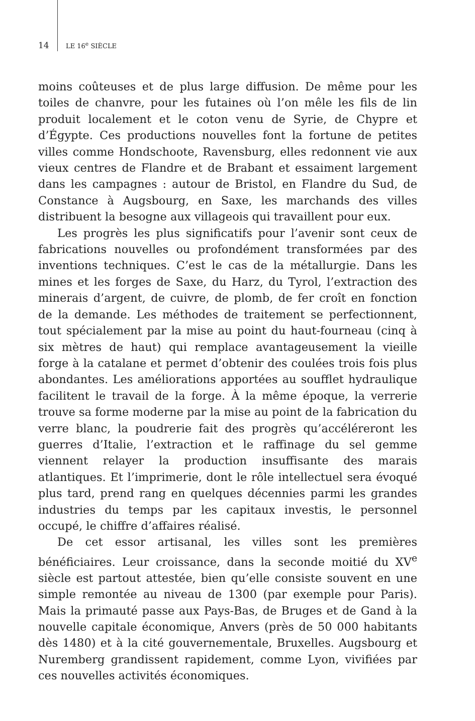14 LE 16<sup>e</sup> SIÈCLE
moins coûteuses et de plus large diffusion. De même pour les toiles de chanvre, pour les futaines où l’on mêle les fils de lin produit localement et le coton venu de Syrie, de Chypre et d’Égypte. Ces productions nouvelles font la fortune de petites villes comme Hondschoote, Ravensburg, elles redonnent vie aux vieux centres de Flandre et de Brabant et essaiment largement dans les campagnes : autour de Bristol, en Flandre du Sud, de Constance à Augsbourg, en Saxe, les marchands des villes distribuent la besogne aux villageois qui travaillent pour eux.
Les progrès les plus significatifs pour l’avenir sont ceux de fabrications nouvelles ou profondément transformées par des inventions techniques. C’est le cas de la métallurgie. Dans les mines et les forges de Saxe, du Harz, du Tyrol, l’extraction des minerais d’argent, de cuivre, de plomb, de fer croît en fonction de la demande. Les méthodes de traitement se perfectionnent, tout spécialement par la mise au point du haut-fourneau (cinq à six mètres de haut) qui remplace avantageusement la vieille forge à la catalane et permet d’obtenir des coulées trois fois plus abondantes. Les améliorations apportées au soufflet hydraulique facilitent le travail de la forge. À la même époque, la verrerie trouve sa forme moderne par la mise au point de la fabrication du verre blanc, la poudrerie fait des progrès qu’accéléreront les guerres d’Italie, l’extraction et le raffinage du sel gemme viennent relayer la production insuffisante des marais atlantiques. Et l’imprimerie, dont le rôle intellectuel sera évoqué plus tard, prend rang en quelques décennies parmi les grandes industries du temps par les capitaux investis, le personnel occupé, le chiffre d’affaires réalisé.
De cet essor artisanal, les villes sont les premières bénéficiaires. Leur croissance, dans la seconde moitié du XV<sup>e</sup> siècle est partout attestée, bien qu’elle consiste souvent en une simple remontée au niveau de 1300 (par exemple pour Paris). Mais la primauté passe aux Pays-Bas, de Bruges et de Gand à la nouvelle capitale économique, Anvers (près de 50 000 habitants dès 1480) et à la cité gouvernementale, Bruxelles. Augsbourg et Nuremberg grandissent rapidement, comme Lyon, vivifiées par ces nouvelles activités économiques.